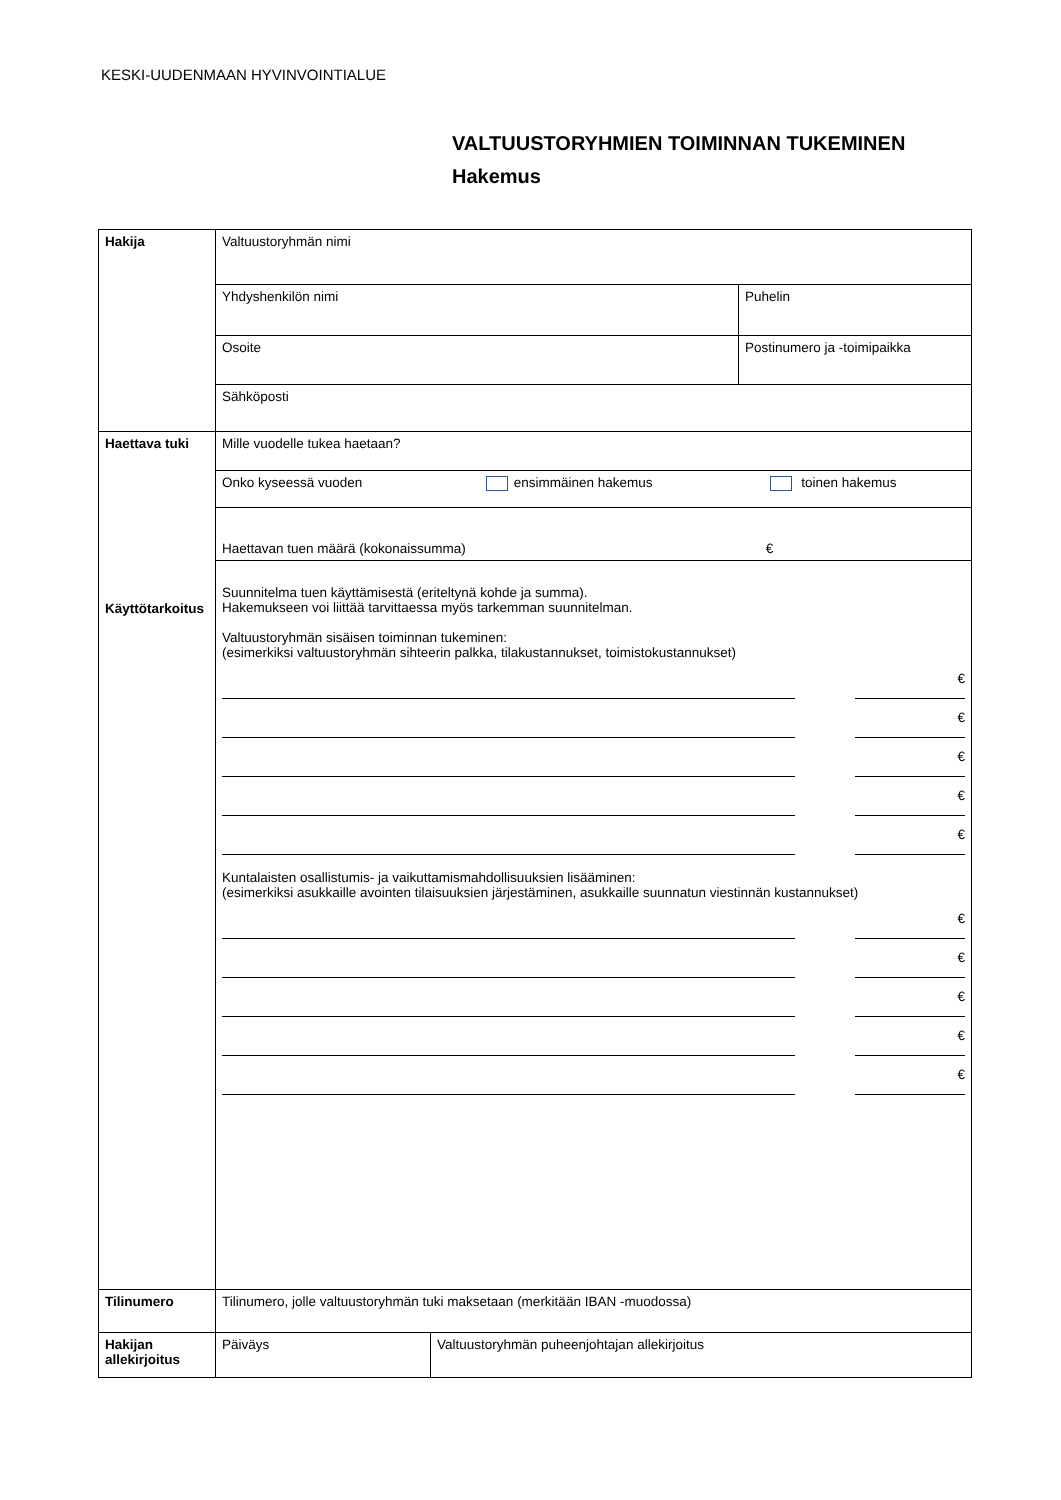KESKI-UUDENMAAN HYVINVOINTIALUE
VALTUUSTORYHMIEN TOIMINNAN TUKEMINEN
Hakemus
| Hakija | Valtuustoryhmän nimi | |
| | Yhdyshenkilön nimi | Puhelin |
| | Osoite | Postinumero ja -toimipaikka |
| | Sähköposti | |
| Haettava tuki Käyttötarkoitus | Mille vuodelle tukea haetaan? | |
| | Onko kyseessä vuoden ensimmäinen hakemus toinen hakemus | |
| | Haettavan tuen määrä (kokonaissumma) € | |
| | Suunnitelma tuen käyttämisestä (eriteltynä kohde ja summa). Hakemukseen voi liittää tarvittaessa myös tarkemman suunnitelman. Valtuustoryhmän sisäisen toiminnan tukeminen: (esimerkiksi valtuustoryhmän sihteerin palkka, tilakustannukset, toimistokustannukset) € € € € € Kuntalaisten osallistumis- ja vaikuttamismahdollisuuksien lisääminen: (esimerkiksi asukkaille avointen tilaisuuksien järjestäminen, asukkaille suunnatun viestinnän kustannukset) € € € € € | |
| Tilinumero | Tilinumero, jolle valtuustoryhmän tuki maksetaan (merkitään IBAN -muodossa) | |
| Hakijan allekirjoitus | Päiväys Valtuustoryhmän puheenjohtajan allekirjoitus | |